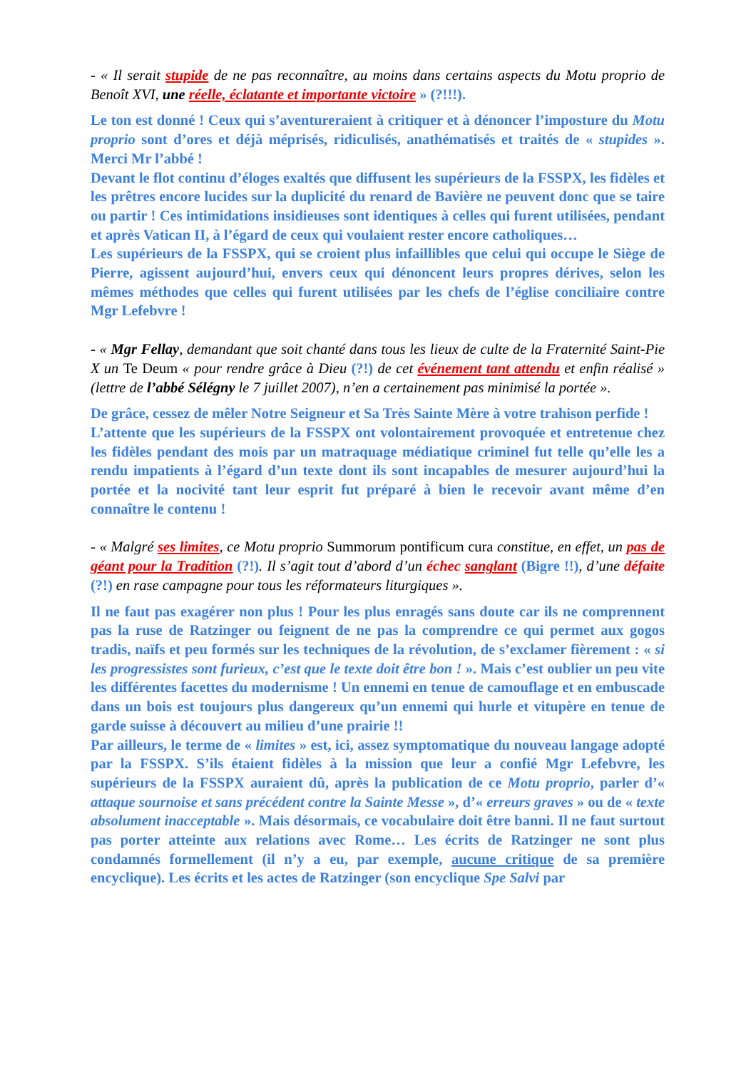- « Il serait stupide de ne pas reconnaître, au moins dans certains aspects du Motu proprio de Benoît XVI, une réelle, éclatante et importante victoire » (?!!!).
Le ton est donné ! Ceux qui s’aventureraient à critiquer et à dénoncer l’imposture du Motu proprio sont d’ores et déjà méprisés, ridiculisés, anathématisés et traités de « stupides ». Merci Mr l’abbé !
Devant le flot continu d’éloges exaltés que diffusent les supérieurs de la FSSPX, les fidèles et les prêtres encore lucides sur la duplicité du renard de Bavière ne peuvent donc que se taire ou partir ! Ces intimidations insidieuses sont identiques à celles qui furent utilisées, pendant et après Vatican II, à l’égard de ceux qui voulaient rester encore catholiques…
Les supérieurs de la FSSPX, qui se croient plus infaillibles que celui qui occupe le Siège de Pierre, agissent aujourd’hui, envers ceux qui dénoncent leurs propres dérives, selon les mêmes méthodes que celles qui furent utilisées par les chefs de l’église conciliaire contre Mgr Lefebvre !
- « Mgr Fellay, demandant que soit chanté dans tous les lieux de culte de la Fraternité Saint-Pie X un Te Deum « pour rendre grâce à Dieu (?!) de cet événement tant attendu et enfin réalisé » (lettre de l’abbé Sélégny le 7 juillet 2007), n’en a certainement pas minimisé la portée ».
De grâce, cessez de mêler Notre Seigneur et Sa Très Sainte Mère à votre trahison perfide !
L’attente que les supérieurs de la FSSPX ont volontairement provoquée et entretenue chez les fidèles pendant des mois par un matraquage médiatique criminel fut telle qu’elle les a rendu impatients à l’égard d’un texte dont ils sont incapables de mesurer aujourd’hui la portée et la nocivité tant leur esprit fut préparé à bien le recevoir avant même d’en connaître le contenu !
- « Malgré ses limites, ce Motu proprio Summorum pontificum cura constitue, en effet, un pas de géant pour la Tradition (?!). Il s’agit tout d’abord d’un échec sanglant (Bigre !!), d’une défaite (?!) en rase campagne pour tous les réformateurs liturgiques ».
Il ne faut pas exagérer non plus ! Pour les plus enragés sans doute car ils ne comprennent pas la ruse de Ratzinger ou feignent de ne pas la comprendre ce qui permet aux gogos tradis, naïfs et peu formés sur les techniques de la révolution, de s’exclamer fièrement : « si les progressistes sont furieux, c’est que le texte doit être bon ! ». Mais c’est oublier un peu vite les différentes facettes du modernisme ! Un ennemi en tenue de camouflage et en embuscade dans un bois est toujours plus dangereux qu’un ennemi qui hurle et vitupère en tenue de garde suisse à découvert au milieu d’une prairie !!
Par ailleurs, le terme de « limites » est, ici, assez symptomatique du nouveau langage adopté par la FSSPX. S’ils étaient fidèles à la mission que leur a confié Mgr Lefebvre, les supérieurs de la FSSPX auraient dû, après la publication de ce Motu proprio, parler d’« attaque sournoise et sans précédent contre la Sainte Messe », d’« erreurs graves » ou de « texte absolument inacceptable ». Mais désormais, ce vocabulaire doit être banni. Il ne faut surtout pas porter atteinte aux relations avec Rome… Les écrits de Ratzinger ne sont plus condamnés formellement (il n’y a eu, par exemple, aucune critique de sa première encyclique). Les écrits et les actes de Ratzinger (son encyclique Spe Salvi par